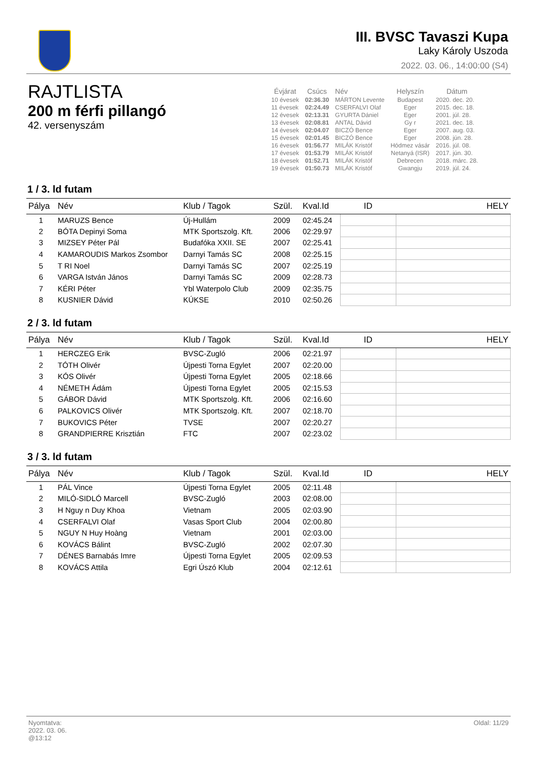III. BVSC Tavaszi Kupa
Laky Károly Uszoda
2022. 03. 06., 14:00:00 (S4)
RAJTLISTA
200 m férfi pillangó
42. versenyszám
| Évjárat | Csúcs | Név | Helyszín | Dátum |
| --- | --- | --- | --- | --- |
| 10 évesek | 02:36.30 | MÁRTON Levente | Budapest | 2020. dec. 20. |
| 11 évesek | 02:24.49 | CSERFALVI Olaf | Eger | 2015. dec. 18. |
| 12 évesek | 02:13.31 | GYURTA Dániel | Eger | 2001. júl. 28. |
| 13 évesek | 02:08.81 | ANTAL Dávid | Gy r | 2021. dec. 18. |
| 14 évesek | 02:04.07 | BICZÓ Bence | Eger | 2007. aug. 03. |
| 15 évesek | 02:01.45 | BICZÓ Bence | Eger | 2008. jún. 28. |
| 16 évesek | 01:56.77 | MILÁK Kristóf | Hódmez vásár | 2016. júl. 08. |
| 17 évesek | 01:53.79 | MILÁK Kristóf | Netanyá (ISR) | 2017. jún. 30. |
| 18 évesek | 01:52.71 | MILÁK Kristóf | Debrecen | 2018. márc. 28. |
| 19 évesek | 01:50.73 | MILÁK Kristóf | Gwangju | 2019. júl. 24. |
1 / 3. ld futam
| Pálya | Név | Klub / Tagok | Szül. | Kval.Id | ID | HELY |
| --- | --- | --- | --- | --- | --- | --- |
| 1 | MARUZS Bence | Új-Hullám | 2009 | 02:45.24 | | |
| 2 | BÓTA Depinyi Soma | MTK Sportszolg. Kft. | 2006 | 02:29.97 | | |
| 3 | MIZSEY Péter Pál | Budafóka XXII. SE | 2007 | 02:25.41 | | |
| 4 | KAMAROUDIS Markos Zsombor | Darnyi Tamás SC | 2008 | 02:25.15 | | |
| 5 | T RI Noel | Darnyi Tamás SC | 2007 | 02:25.19 | | |
| 6 | VARGA István János | Darnyi Tamás SC | 2009 | 02:28.73 | | |
| 7 | KÉRI Péter | Ybl Waterpolo Club | 2009 | 02:35.75 | | |
| 8 | KUSNIER Dávid | KÚKSE | 2010 | 02:50.26 | | |
2 / 3. ld futam
| Pálya | Név | Klub / Tagok | Szül. | Kval.Id | ID | HELY |
| --- | --- | --- | --- | --- | --- | --- |
| 1 | HERCZEG Erik | BVSC-Zugló | 2006 | 02:21.97 | | |
| 2 | TÓTH Olivér | Újpesti Torna Egylet | 2007 | 02:20.00 | | |
| 3 | KÓS Olivér | Újpesti Torna Egylet | 2005 | 02:18.66 | | |
| 4 | NÉMETH Ádám | Újpesti Torna Egylet | 2005 | 02:15.53 | | |
| 5 | GÁBOR Dávid | MTK Sportszolg. Kft. | 2006 | 02:16.60 | | |
| 6 | PALKOVICS Olivér | MTK Sportszolg. Kft. | 2007 | 02:18.70 | | |
| 7 | BUKOVICS Péter | TVSE | 2007 | 02:20.27 | | |
| 8 | GRANDPIERRE Krisztián | FTC | 2007 | 02:23.02 | | |
3 / 3. ld futam
| Pálya | Név | Klub / Tagok | Szül. | Kval.Id | ID | HELY |
| --- | --- | --- | --- | --- | --- | --- |
| 1 | PÁL Vince | Újpesti Torna Egylet | 2005 | 02:11.48 | | |
| 2 | MILÓ-SIDLÓ Marcell | BVSC-Zugló | 2003 | 02:08.00 | | |
| 3 | H Nguy n Duy Khoa | Vietnam | 2005 | 02:03.90 | | |
| 4 | CSERFALVI Olaf | Vasas Sport Club | 2004 | 02:00.80 | | |
| 5 | NGUY N Huy Hoàng | Vietnam | 2001 | 02:03.00 | | |
| 6 | KOVÁCS Bálint | BVSC-Zugló | 2002 | 02:07.30 | | |
| 7 | DÉNES Barnabás Imre | Újpesti Torna Egylet | 2005 | 02:09.53 | | |
| 8 | KOVÁCS Attila | Egri Úszó Klub | 2004 | 02:12.61 | | |
Nyomtatva:
2022. 03. 06.
@13:12
Oldal: 11/29